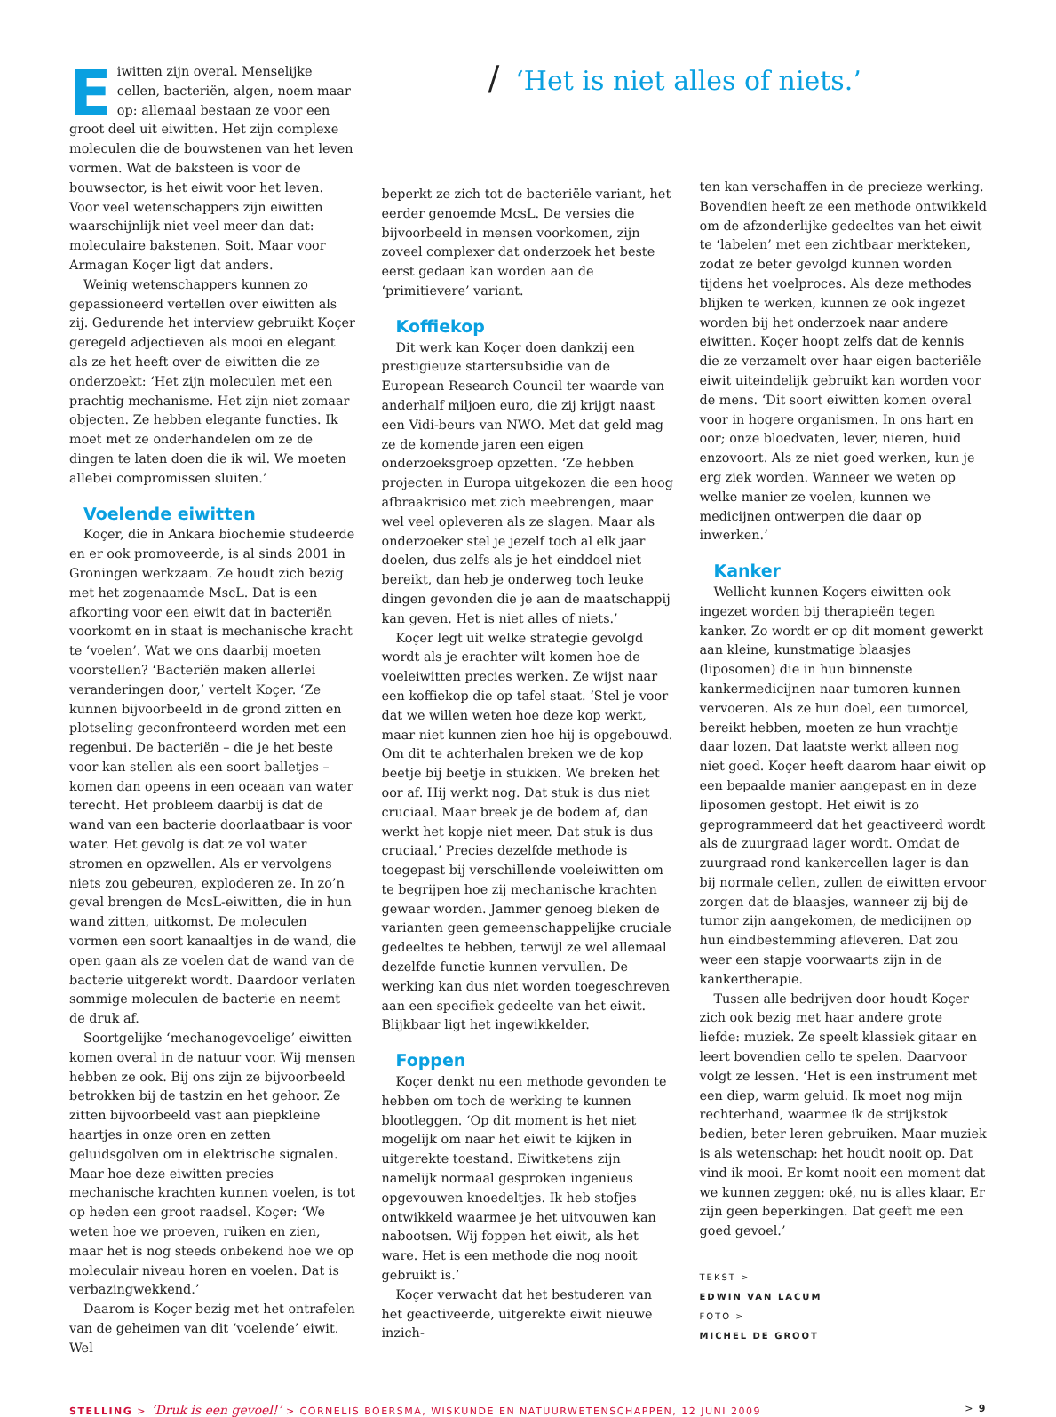Eiwitten zijn overal. Menselijke cellen, bacteriën, algen, noem maar op: allemaal bestaan ze voor een groot deel uit eiwitten. Het zijn complexe moleculen die de bouwstenen van het leven vormen. Wat de baksteen is voor de bouwsector, is het eiwit voor het leven. Voor veel wetenschappers zijn eiwitten waarschijnlijk niet veel meer dan dat: moleculaire bakstenen. Soit. Maar voor Armagan Koçer ligt dat anders.
Weinig wetenschappers kunnen zo gepassioneerd vertellen over eiwitten als zij. Gedurende het interview gebruikt Koçer geregeld adjectieven als mooi en elegant als ze het heeft over de eiwitten die ze onderzoekt: ‘Het zijn moleculen met een prachtig mechanisme. Het zijn niet zomaar objecten. Ze hebben elegante functies. Ik moet met ze onderhandelen om ze de dingen te laten doen die ik wil. We moeten allebei compromissen sluiten.’
Voelende eiwitten
Koçer, die in Ankara biochemie studeerde en er ook promoveerde, is al sinds 2001 in Groningen werkzaam. Ze houdt zich bezig met het zogenaamde MscL. Dat is een afkorting voor een eiwit dat in bacteriën voorkomt en in staat is mechanische kracht te ‘voelen’. Wat we ons daarbij moeten voorstellen? ‘Bacteriën maken allerlei veranderingen door,’ vertelt Koçer. ‘Ze kunnen bijvoorbeeld in de grond zitten en plotseling geconfronteerd worden met een regenbui. De bacteriën – die je het beste voor kan stellen als een soort balletjes – komen dan opeens in een oceaan van water terecht. Het probleem daarbij is dat de wand van een bacterie doorlaatbaar is voor water. Het gevolg is dat ze vol water stromen en opzwellen. Als er vervolgens niets zou gebeuren, exploderen ze. In zo’n geval brengen de McsL-eiwitten, die in hun wand zitten, uitkomst. De moleculen vormen een soort kanaaltjes in de wand, die open gaan als ze voelen dat de wand van de bacterie uitgerekt wordt. Daardoor verlaten sommige moleculen de bacterie en neemt de druk af.
Soortgelijke ‘mechanogevoelige’ eiwitten komen overal in de natuur voor. Wij mensen hebben ze ook. Bij ons zijn ze bijvoorbeeld betrokken bij de tastzin en het gehoor. Ze zitten bijvoorbeeld vast aan piepkleine haartjes in onze oren en zetten geluidsgolven om in elektrische signalen. Maar hoe deze eiwitten precies mechanische krachten kunnen voelen, is tot op heden een groot raadsel. Koçer: ‘We weten hoe we proeven, ruiken en zien, maar het is nog steeds onbekend hoe we op moleculair niveau horen en voelen. Dat is verbazingwekkend.’
Daarom is Koçer bezig met het ontrafelen van de geheimen van dit ‘voelende’ eiwit. Wel
/ ‘Het is niet alles of niets.’
beperkt ze zich tot de bacteriële variant, het eerder genoemde McsL. De versies die bijvoorbeeld in mensen voorkomen, zijn zoveel complexer dat onderzoek het beste eerst gedaan kan worden aan de ‘primitievere’ variant.
Koffiekop
Dit werk kan Koçer doen dankzij een prestigieuze startersubsidie van de European Research Council ter waarde van anderhalf miljoen euro, die zij krijgt naast een Vidi-beurs van NWO. Met dat geld mag ze de komende jaren een eigen onderzoeksgroep opzetten. ‘Ze hebben projecten in Europa uitgekozen die een hoog afbraakrisico met zich meebrengen, maar wel veel opleveren als ze slagen. Maar als onderzoeker stel je jezelf toch al elk jaar doelen, dus zelfs als je het einddoel niet bereikt, dan heb je onderweg toch leuke dingen gevonden die je aan de maatschappij kan geven. Het is niet alles of niets.’
Koçer legt uit welke strategie gevolgd wordt als je erachter wilt komen hoe de voeleiwitten precies werken. Ze wijst naar een koffiekop die op tafel staat. ‘Stel je voor dat we willen weten hoe deze kop werkt, maar niet kunnen zien hoe hij is opgebouwd. Om dit te achterhalen breken we de kop beetje bij beetje in stukken. We breken het oor af. Hij werkt nog. Dat stuk is dus niet cruciaal. Maar breek je de bodem af, dan werkt het kopje niet meer. Dat stuk is dus cruciaal.’ Precies dezelfde methode is toegepast bij verschillende voeleiwitten om te begrijpen hoe zij mechanische krachten gewaar worden. Jammer genoeg bleken de varianten geen gemeenschappelijke cruciale gedeeltes te hebben, terwijl ze wel allemaal dezelfde functie kunnen vervullen. De werking kan dus niet worden toegeschreven aan een specifiek gedeelte van het eiwit. Blijkbaar ligt het ingewikkelder.
Foppen
Koçer denkt nu een methode gevonden te hebben om toch de werking te kunnen blootleggen. ‘Op dit moment is het niet mogelijk om naar het eiwit te kijken in uitgerekte toestand. Eiwitketens zijn namelijk normaal gesproken ingenieus opgevouwen knoedeltjes. Ik heb stofjes ontwikkeld waarmee je het uitvouwen kan nabootsen. Wij foppen het eiwit, als het ware. Het is een methode die nog nooit gebruikt is.’
Koçer verwacht dat het bestuderen van het geactiveerde, uitgerekte eiwit nieuwe inzich-
ten kan verschaffen in de precieze werking. Bovendien heeft ze een methode ontwikkeld om de afzonderlijke gedeeltes van het eiwit te ‘labelen’ met een zichtbaar merkteken, zodat ze beter gevolgd kunnen worden tijdens het voelproces. Als deze methodes blijken te werken, kunnen ze ook ingezet worden bij het onderzoek naar andere eiwitten. Koçer hoopt zelfs dat de kennis die ze verzamelt over haar eigen bacteriële eiwit uiteindelijk gebruikt kan worden voor de mens. ‘Dit soort eiwitten komen overal voor in hogere organismen. In ons hart en oor; onze bloedvaten, lever, nieren, huid enzovoort. Als ze niet goed werken, kun je erg ziek worden. Wanneer we weten op welke manier ze voelen, kunnen we medicijnen ontwerpen die daar op inwerken.’
Kanker
Wellicht kunnen Koçers eiwitten ook ingezet worden bij therapieën tegen kanker. Zo wordt er op dit moment gewerkt aan kleine, kunstmatige blaasjes (liposomen) die in hun binnenste kankermedicijnen naar tumoren kunnen vervoeren. Als ze hun doel, een tumorcel, bereikt hebben, moeten ze hun vrachtje daar lozen. Dat laatste werkt alleen nog niet goed. Koçer heeft daarom haar eiwit op een bepaalde manier aangepast en in deze liposomen gestopt. Het eiwit is zo geprogrammeerd dat het geactiveerd wordt als de zuurgraad lager wordt. Omdat de zuurgraad rond kankercellen lager is dan bij normale cellen, zullen de eiwitten ervoor zorgen dat de blaasjes, wanneer zij bij de tumor zijn aangekomen, de medicijnen op hun eindbestemming afleveren. Dat zou weer een stapje voorwaarts zijn in de kankertherapie.
Tussen alle bedrijven door houdt Koçer zich ook bezig met haar andere grote liefde: muziek. Ze speelt klassiek gitaar en leert bovendien cello te spelen. Daarvoor volgt ze lessen. ‘Het is een instrument met een diep, warm geluid. Ik moet nog mijn rechterhand, waarmee ik de strijkstok bedien, beter leren gebruiken. Maar muziek is als wetenschap: het houdt nooit op. Dat vind ik mooi. Er komt nooit een moment dat we kunnen zeggen: oké, nu is alles klaar. Er zijn geen beperkingen. Dat geeft me een goed gevoel.’
TEKST >
EDWIN VAN LACUM
FOTO >
MICHEL DE GROOT
STELLING > ‘Druk is een gevoel!’ > CORNELIS BOERSMA, WISKUNDE EN NATUURWETENSCHAPPEN, 12 JUNI 2009
> 9